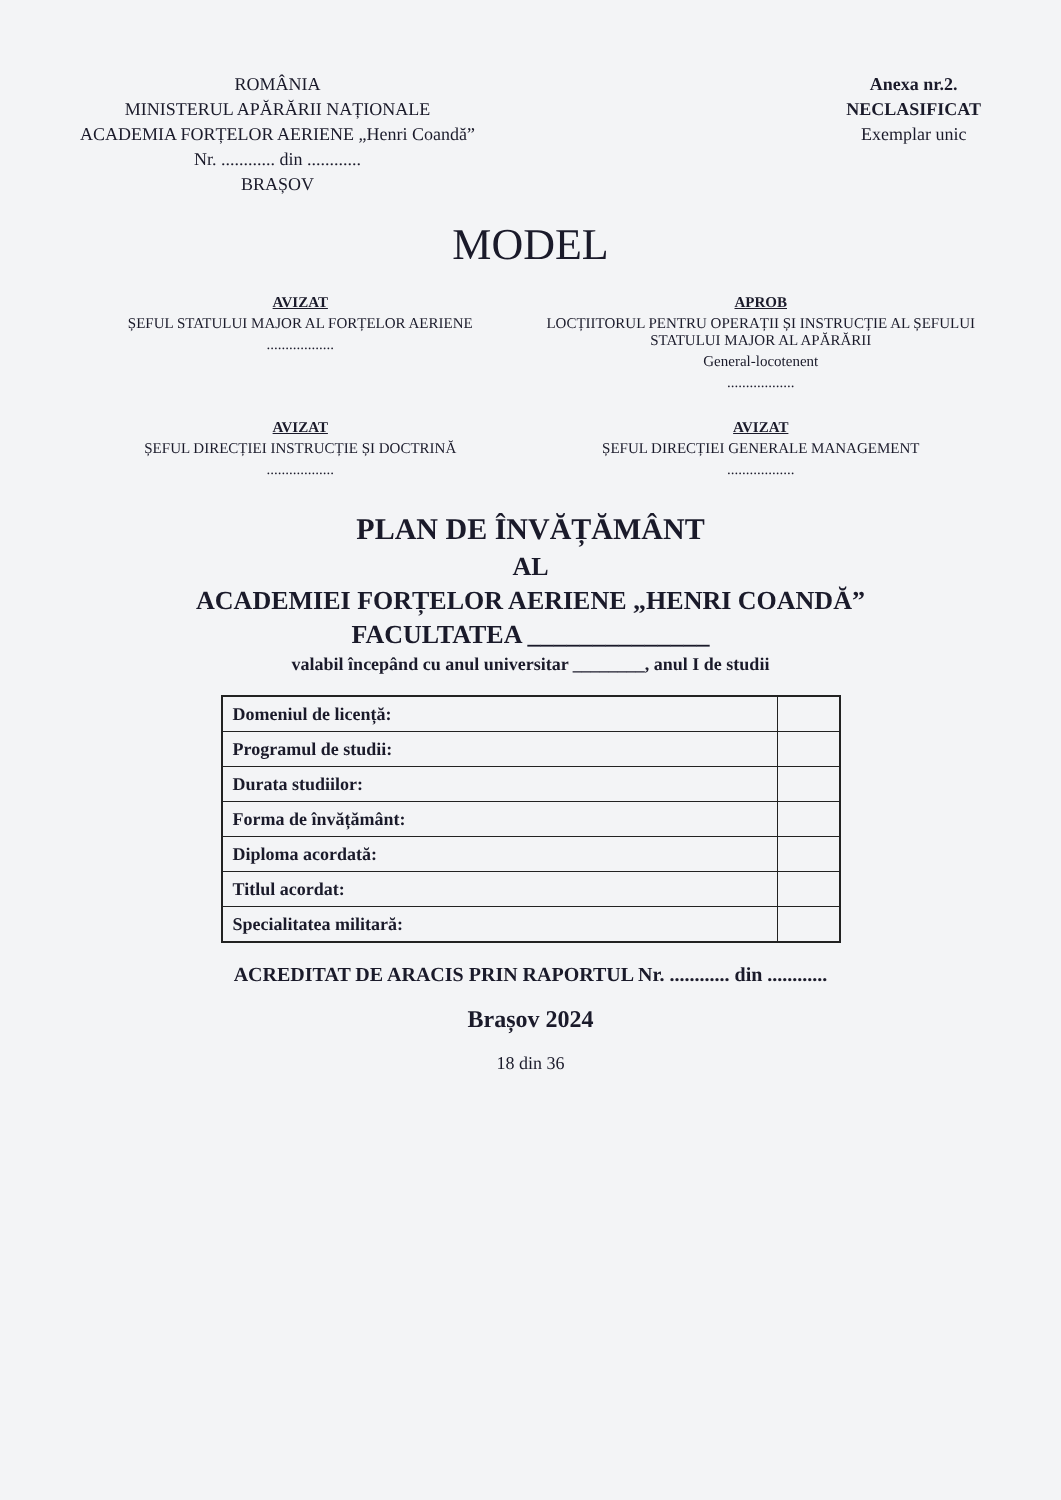ROMÂNIA
MINISTERUL APĂRĂRII NAȚIONALE
ACADEMIA FORȚELOR AERIENE „Henri Coandă”
Nr. ............ din ............
BRAȘOV
Anexa nr.2.
NECLASIFICAT
Exemplar unic
MODEL
AVIZAT
ȘEFUL STATULUI MAJOR AL FORȚELOR AERIENE
..................
APROB
LOCȚIITORUL PENTRU OPERAȚII ȘI INSTRUCȚIE AL ȘEFULUI STATULUI MAJOR AL APĂRĂRII
General-locotenent
..................
AVIZAT
ȘEFUL DIRECȚIEI INSTRUCȚIE ȘI DOCTRINĂ
..................
AVIZAT
ȘEFUL DIRECȚIEI GENERALE MANAGEMENT
..................
PLAN DE ÎNVĂȚĂMÂNT
AL
ACADEMIEI FORȚELOR AERIENE „HENRI COANDĂ”
FACULTATEA ______________
valabil începând cu anul universitar ________, anul I de studii
| Domeniul de licență: | |
| Programul de studii: | |
| Durata studiilor: | |
| Forma de învățământ: | |
| Diploma acordată: | |
| Titlul acordat: | |
| Specialitatea militară: | |
ACREDITAT DE ARACIS PRIN RAPORTUL Nr. ............ din ............
Brașov 2024
18 din 36